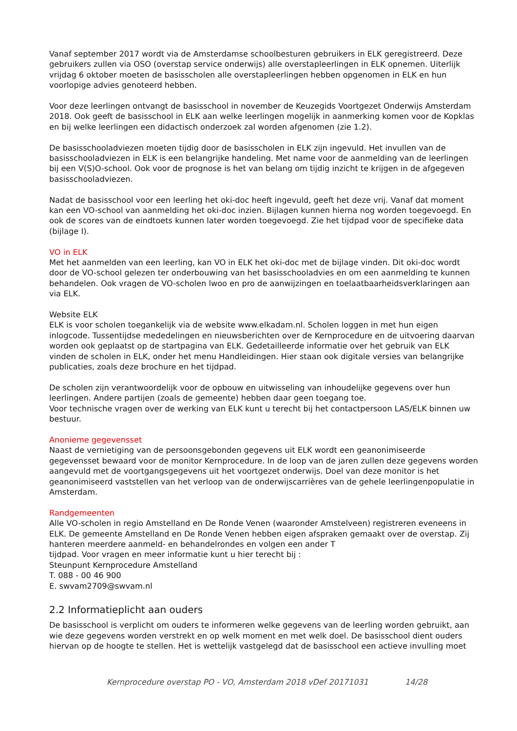Vanaf september 2017 wordt via de Amsterdamse schoolbesturen gebruikers in ELK geregistreerd. Deze gebruikers zullen via OSO (overstap service onderwijs) alle overstapleerlingen in ELK opnemen. Uiterlijk vrijdag 6 oktober moeten de basisscholen alle overstapleerlingen hebben opgenomen in ELK en hun voorlopige advies genoteerd hebben.
Voor deze leerlingen ontvangt de basisschool in november de Keuzegids Voortgezet Onderwijs Amsterdam 2018. Ook geeft de basisschool in ELK aan welke leerlingen mogelijk in aanmerking komen voor de Kopklas en bij welke leerlingen een didactisch onderzoek zal worden afgenomen (zie 1.2).
De basisschooladviezen moeten tijdig door de basisscholen in ELK zijn ingevuld. Het invullen van de basisschooladviezen in ELK is een belangrijke handeling. Met name voor de aanmelding van de leerlingen bij een V(S)O-school. Ook voor de prognose is het van belang om tijdig inzicht te krijgen in de afgegeven basisschooladviezen.
Nadat de basisschool voor een leerling het oki-doc heeft ingevuld, geeft het deze vrij. Vanaf dat moment kan een VO-school van aanmelding het oki-doc inzien. Bijlagen kunnen hierna nog worden toegevoegd. En ook de scores van de eindtoets kunnen later worden toegevoegd. Zie het tijdpad voor de specifieke data (bijlage I).
VO in ELK
Met het aanmelden van een leerling, kan VO in ELK het oki-doc met de bijlage vinden. Dit oki-doc wordt door de VO-school gelezen ter onderbouwing van het basisschooladvies en om een aanmelding te kunnen behandelen. Ook vragen de VO-scholen lwoo en pro de aanwijzingen en toelaatbaarheidsverklaringen aan via ELK.
Website ELK
ELK is voor scholen toegankelijk via de website www.elkadam.nl. Scholen loggen in met hun eigen inlogcode. Tussentijdse mededelingen en nieuwsberichten over de Kernprocedure en de uitvoering daarvan worden ook geplaatst op de startpagina van ELK. Gedetailleerde informatie over het gebruik van ELK vinden de scholen in ELK, onder het menu Handleidingen. Hier staan ook digitale versies van belangrijke publicaties, zoals deze brochure en het tijdpad.
De scholen zijn verantwoordelijk voor de opbouw en uitwisseling van inhoudelijke gegevens over hun leerlingen. Andere partijen (zoals de gemeente) hebben daar geen toegang toe.
Voor technische vragen over de werking van ELK kunt u terecht bij het contactpersoon LAS/ELK binnen uw bestuur.
Anonieme gegevensset
Naast de vernietiging van de persoonsgebonden gegevens uit ELK wordt een geanonimiseerde gegevensset bewaard voor de monitor Kernprocedure. In de loop van de jaren zullen deze gegevens worden aangevuld met de voortgangsgegevens uit het voortgezet onderwijs. Doel van deze monitor is het geanonimiseerd vaststellen van het verloop van de onderwijscarrières van de gehele leerlingenpopulatie in Amsterdam.
Randgemeenten
Alle VO-scholen in regio Amstelland en De Ronde Venen (waaronder Amstelveen) registreren eveneens in ELK. De gemeente Amstelland en De Ronde Venen hebben eigen afspraken gemaakt over de overstap. Zij hanteren meerdere aanmeld- en behandelrondes en volgen een ander T
tijdpad. Voor vragen en meer informatie kunt u hier terecht bij :
Steunpunt Kernprocedure Amstelland
T. 088 - 00 46 900
E. swvam2709@swvam.nl
2.2 Informatieplicht aan ouders
De basisschool is verplicht om ouders te informeren welke gegevens van de leerling worden gebruikt, aan wie deze gegevens worden verstrekt en op welk moment en met welk doel. De basisschool dient ouders hiervan op de hoogte te stellen. Het is wettelijk vastgelegd dat de basisschool een actieve invulling moet
Kernprocedure overstap PO - VO, Amsterdam 2018 vDef 20171031 14/28